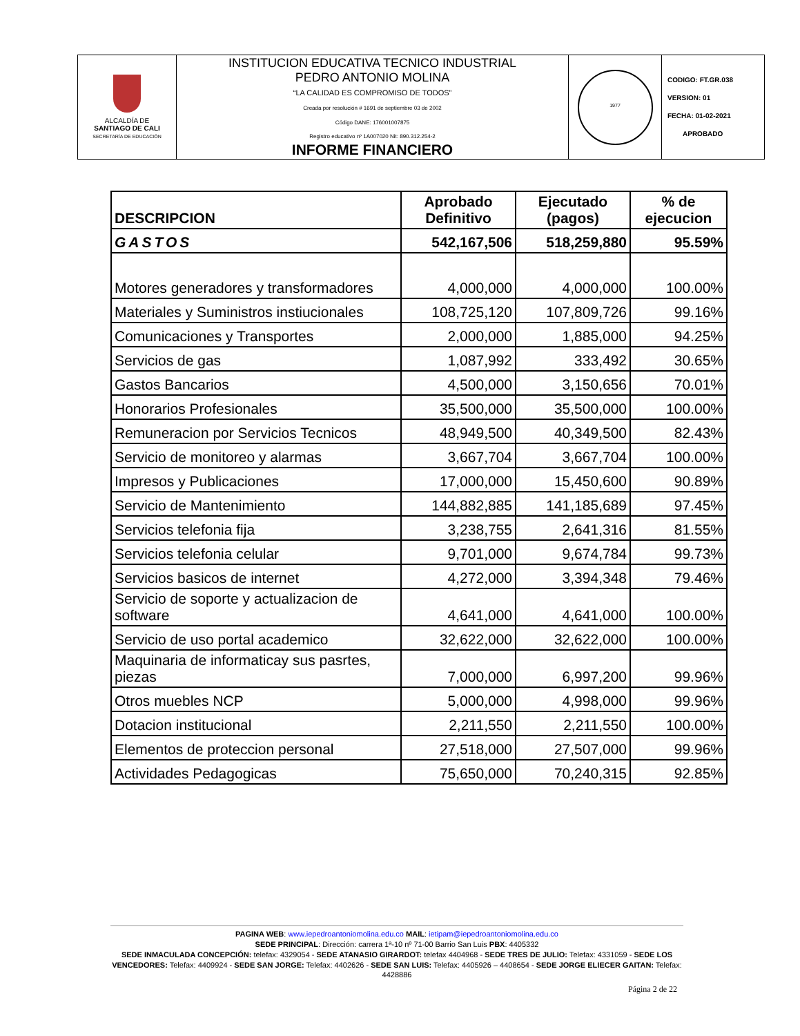| ALCALDÍA DE SANTIAGO DE CALI SECRETARÍA DE EDUCACIÓN | INSTITUCION EDUCATIVA TECNICO INDUSTRIAL PEDRO ANTONIO MOLINA “LA CALIDAD ES COMPROMISO DE TODOS” Creada por resolución # 1691 de septiembre 03 de 2002 Código DANE: 176001007875 Registro educativo nº 1A007020 Nit: 890.312.254-2 INFORME FINANCIERO | 1977 | CODIGO: FT.GR.038 VERSION: 01 FECHA: 01-02-2021 APROBADO |
| DESCRIPCION | Aprobado Definitivo | Ejecutado (pagos) | % de ejecucion |
| --- | --- | --- | --- |
| GASTOS | 542,167,506 | 518,259,880 | 95.59% |
| Motores generadores y transformadores | 4,000,000 | 4,000,000 | 100.00% |
| Materiales y Suministros instiucionales | 108,725,120 | 107,809,726 | 99.16% |
| Comunicaciones y Transportes | 2,000,000 | 1,885,000 | 94.25% |
| Servicios de gas | 1,087,992 | 333,492 | 30.65% |
| Gastos Bancarios | 4,500,000 | 3,150,656 | 70.01% |
| Honorarios Profesionales | 35,500,000 | 35,500,000 | 100.00% |
| Remuneracion por Servicios Tecnicos | 48,949,500 | 40,349,500 | 82.43% |
| Servicio de monitoreo y alarmas | 3,667,704 | 3,667,704 | 100.00% |
| Impresos y Publicaciones | 17,000,000 | 15,450,600 | 90.89% |
| Servicio de Mantenimiento | 144,882,885 | 141,185,689 | 97.45% |
| Servicios telefonia fija | 3,238,755 | 2,641,316 | 81.55% |
| Servicios telefonia celular | 9,701,000 | 9,674,784 | 99.73% |
| Servicios basicos de internet | 4,272,000 | 3,394,348 | 79.46% |
| Servicio de soporte y actualizacion de software | 4,641,000 | 4,641,000 | 100.00% |
| Servicio de uso portal academico | 32,622,000 | 32,622,000 | 100.00% |
| Maquinaria de informaticay sus pasrtes, piezas | 7,000,000 | 6,997,200 | 99.96% |
| Otros muebles NCP | 5,000,000 | 4,998,000 | 99.96% |
| Dotacion institucional | 2,211,550 | 2,211,550 | 100.00% |
| Elementos de proteccion personal | 27,518,000 | 27,507,000 | 99.96% |
| Actividades Pedagogicas | 75,650,000 | 70,240,315 | 92.85% |
PAGINA WEB: www.iepedroantoniomolina.edu.co MAIL: ietipam@iepedroantoniomolina.edu.co
SEDE PRINCIPAL: Dirección: carrera 1ª-10 nº 71-00 Barrio San Luis PBX: 4405332
SEDE INMACULADA CONCEPCIÓN: telefax: 4329054 - SEDE ATANASIO GIRARDOT: telefax 4404968 - SEDE TRES DE JULIO: Telefax: 4331059 - SEDE LOS VENCEDORES: Telefax: 4409924 - SEDE SAN JORGE: Telefax: 4402626 - SEDE SAN LUIS: Telefax: 4405926 – 4408654 - SEDE JORGE ELIECER GAITAN: Telefax: 4428886
Página 2 de 22